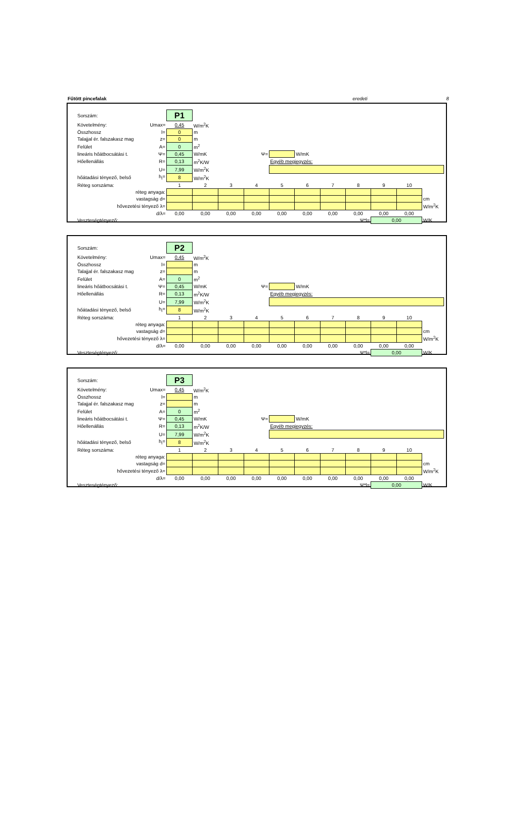Fűtött pincefalak eredeti 8
| Sorszám: | | P1 | | | | | | | | | | | |
| Követelmény: | Umax= | 0,45 | W/m<sup>2</sup>K | | | | | | | | | | |
| Összhossz | l= | 0 | m | | | | | | | | | | |
| Talajjal ér. falszakasz mag | z= | 0 | m | | | | | | | | | | |
| Felület | A= | 0 | m<sup>2</sup> | | | | | | | | | | |
| lineáris hőátbocsátási t. | Ψ= | 0,45 | W/mK | | Ψ= | | W/mK | | | | | | |
| Hőellenállás | R= | 0,13 | m<sup>2</sup>K/W | | | Egyéb megjegyzés: | | | | | | | |
| | U= | 7,99 | W/m<sup>2</sup>K | | | | | | | | | | |
| hőátadási tényező, belső | h<sub>i</sub>= | 8 | W/m<sup>2</sup>K | | | | | | | | | | |
| Réteg sorszáma: | | 1 | 2 | 3 | 4 | 5 | 6 | 7 | 8 | 9 | 10 | | |
| réteg anyaga: | | | | | | | | | | | | | |
| vastagság d= | | | | | | | | | | | | cm | |
| hővezetési tényező λ= | | | | | | | | | | | | W/m<sup>2</sup>K | |
| d/λ= | | 0,00 | 0,00 | 0,00 | 0,00 | 0,00 | 0,00 | 0,00 | 0,00 | 0,00 | 0,00 | | |
| Veszteségtényező: | | | | | | | | | Ψ*l= | 0,00 | | W/K | |
| Sorszám: | | P2 | | | | | | | | | | | |
| Követelmény: | Umax= | 0,45 | W/m<sup>2</sup>K | | | | | | | | | | |
| Összhossz | l= | | m | | | | | | | | | | |
| Talajjal ér. falszakasz mag | z= | | m | | | | | | | | | | |
| Felület | A= | 0 | m<sup>2</sup> | | | | | | | | | | |
| lineáris hőátbocsátási t. | Ψ= | 0,45 | W/mK | | Ψ= | | W/mK | | | | | | |
| Hőellenállás | R= | 0,13 | m<sup>2</sup>K/W | | | Egyéb megjegyzés: | | | | | | | |
| | U= | 7,99 | W/m<sup>2</sup>K | | | | | | | | | | |
| hőátadási tényező, belső | h<sub>i</sub>= | 8 | W/m<sup>2</sup>K | | | | | | | | | | |
| Réteg sorszáma: | | 1 | 2 | 3 | 4 | 5 | 6 | 7 | 8 | 9 | 10 | | |
| réteg anyaga: | | | | | | | | | | | | | |
| vastagság d= | | | | | | | | | | | | cm | |
| hővezetési tényező λ= | | | | | | | | | | | | W/m<sup>2</sup>K | |
| d/λ= | | 0,00 | 0,00 | 0,00 | 0,00 | 0,00 | 0,00 | 0,00 | 0,00 | 0,00 | 0,00 | | |
| Veszteségtényező: | | | | | | | | | Ψ*l= | 0,00 | | W/K | |
| Sorszám: | | P3 | | | | | | | | | | | |
| Követelmény: | Umax= | 0,45 | W/m<sup>2</sup>K | | | | | | | | | | |
| Összhossz | l= | | m | | | | | | | | | | |
| Talajjal ér. falszakasz mag | z= | | m | | | | | | | | | | |
| Felület | A= | 0 | m<sup>2</sup> | | | | | | | | | | |
| lineáris hőátbocsátási t. | Ψ= | 0,45 | W/mK | | Ψ= | | W/mK | | | | | | |
| Hőellenállás | R= | 0,13 | m<sup>2</sup>K/W | | | Egyéb megjegyzés: | | | | | | | |
| | U= | 7,99 | W/m<sup>2</sup>K | | | | | | | | | | |
| hőátadási tényező, belső | h<sub>i</sub>= | 8 | W/m<sup>2</sup>K | | | | | | | | | | |
| Réteg sorszáma: | | 1 | 2 | 3 | 4 | 5 | 6 | 7 | 8 | 9 | 10 | | |
| réteg anyaga: | | | | | | | | | | | | | |
| vastagság d= | | | | | | | | | | | | cm | |
| hővezetési tényező λ= | | | | | | | | | | | | W/m<sup>2</sup>K | |
| d/λ= | | 0,00 | 0,00 | 0,00 | 0,00 | 0,00 | 0,00 | 0,00 | 0,00 | 0,00 | 0,00 | | |
| Veszteségtényező: | | | | | | | | | Ψ*l= | 0,00 | | W/K | |